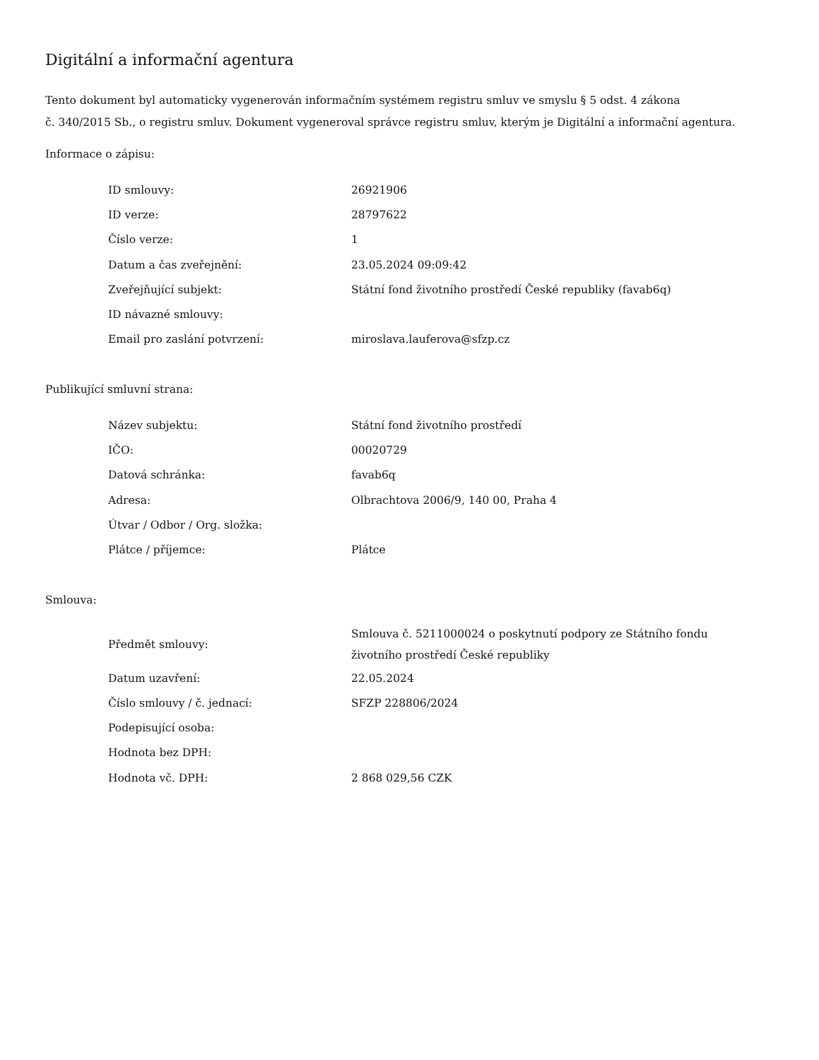Digitální a informační agentura
Tento dokument byl automaticky vygenerován informačním systémem registru smluv ve smyslu § 5 odst. 4 zákona
č. 340/2015 Sb., o registru smluv. Dokument vygeneroval správce registru smluv, kterým je Digitální a informační agentura.
Informace o zápisu:
| ID smlouvy: | 26921906 |
| ID verze: | 28797622 |
| Číslo verze: | 1 |
| Datum a čas zveřejnění: | 23.05.2024 09:09:42 |
| Zveřejňující subjekt: | Státní fond životního prostředí České republiky (favab6q) |
| ID návazné smlouvy: | |
| Email pro zaslání potvrzení: | miroslava.lauferova@sfzp.cz |
Publikující smluvní strana:
| Název subjektu: | Státní fond životního prostředí |
| IČO: | 00020729 |
| Datová schránka: | favab6q |
| Adresa: | Olbrachtova 2006/9, 140 00, Praha 4 |
| Útvar / Odbor / Org. složka: | |
| Plátce / příjemce: | Plátce |
Smlouva:
| Předmět smlouvy: | Smlouva č. 5211000024 o poskytnutí podpory ze Státního fondu životního prostředí České republiky |
| Datum uzavření: | 22.05.2024 |
| Číslo smlouvy / č. jednací: | SFZP 228806/2024 |
| Podepisující osoba: | |
| Hodnota bez DPH: | |
| Hodnota vč. DPH: | 2 868 029,56 CZK |